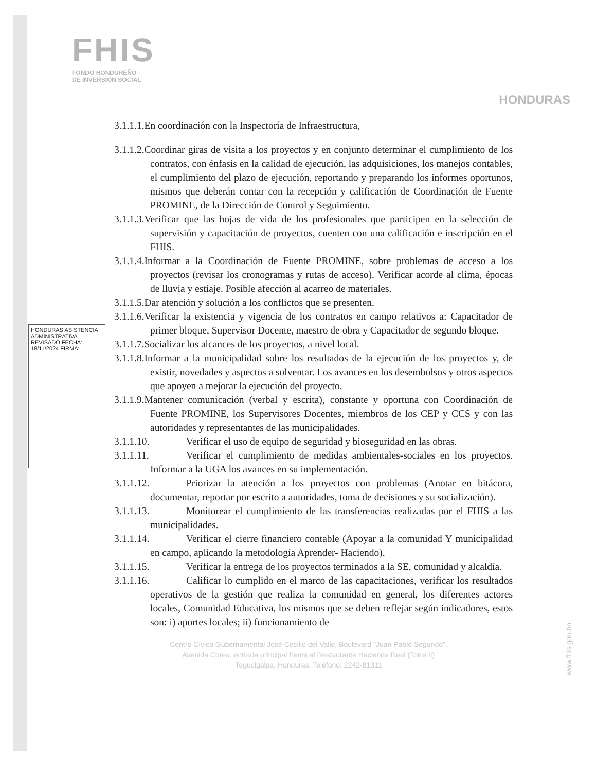FHIS
FONDO HONDUREÑO
DE INVERSIÓN SOCIAL
HONDURAS
HONDURAS ASISTENCIA ADMINISTRATIVA REVISADO FECHA: 18/11/2024 FIRMA:
3.1.1.1.En coordinación con la Inspectoría de Infraestructura,
3.1.1.2.Coordinar giras de visita a los proyectos y en conjunto determinar el cumplimiento de los contratos, con énfasis en la calidad de ejecución, las adquisiciones, los manejos contables, el cumplimiento del plazo de ejecución, reportando y preparando los informes oportunos, mismos que deberán contar con la recepción y calificación de Coordinación de Fuente PROMINE, de la Dirección de Control y Seguimiento.
3.1.1.3.Verificar que las hojas de vida de los profesionales que participen en la selección de supervisión y capacitación de proyectos, cuenten con una calificación e inscripción en el FHIS.
3.1.1.4.Informar a la Coordinación de Fuente PROMINE, sobre problemas de acceso a los proyectos (revisar los cronogramas y rutas de acceso). Verificar acorde al clima, épocas de lluvia y estiaje. Posible afección al acarreo de materiales.
3.1.1.5.Dar atención y solución a los conflictos que se presenten.
3.1.1.6.Verificar la existencia y vigencia de los contratos en campo relativos a: Capacitador de primer bloque, Supervisor Docente, maestro de obra y Capacitador de segundo bloque.
3.1.1.7.Socializar los alcances de los proyectos, a nivel local.
3.1.1.8.Informar a la municipalidad sobre los resultados de la ejecución de los proyectos y, de existir, novedades y aspectos a solventar. Los avances en los desembolsos y otros aspectos que apoyen a mejorar la ejecución del proyecto.
3.1.1.9.Mantener comunicación (verbal y escrita), constante y oportuna con Coordinación de Fuente PROMINE, los Supervisores Docentes, miembros de los CEP y CCS y con las autoridades y representantes de las municipalidades.
3.1.1.10. Verificar el uso de equipo de seguridad y bioseguridad en las obras.
3.1.1.11. Verificar el cumplimiento de medidas ambientales-sociales en los proyectos. Informar a la UGA los avances en su implementación.
3.1.1.12. Priorizar la atención a los proyectos con problemas (Anotar en bitácora, documentar, reportar por escrito a autoridades, toma de decisiones y su socialización).
3.1.1.13. Monitorear el cumplimiento de las transferencias realizadas por el FHIS a las municipalidades.
3.1.1.14. Verificar el cierre financiero contable (Apoyar a la comunidad Y municipalidad en campo, aplicando la metodología Aprender- Haciendo).
3.1.1.15. Verificar la entrega de los proyectos terminados a la SE, comunidad y alcaldía.
3.1.1.16. Calificar lo cumplido en el marco de las capacitaciones, verificar los resultados operativos de la gestión que realiza la comunidad en general, los diferentes actores locales, Comunidad Educativa, los mismos que se deben reflejar según indicadores, estos son: i) aportes locales; ii) funcionamiento de
Centro Cívico Gubernamental José Cecilio del Valle, Boulevard "Juan Pablo Segundo",
Avenida Corea, entrada principal frente al Restaurante Hacienda Real (Torre II)
Tegucigalpa, Honduras. Teléfono: 2242-81311
www.fhis.gob.hn